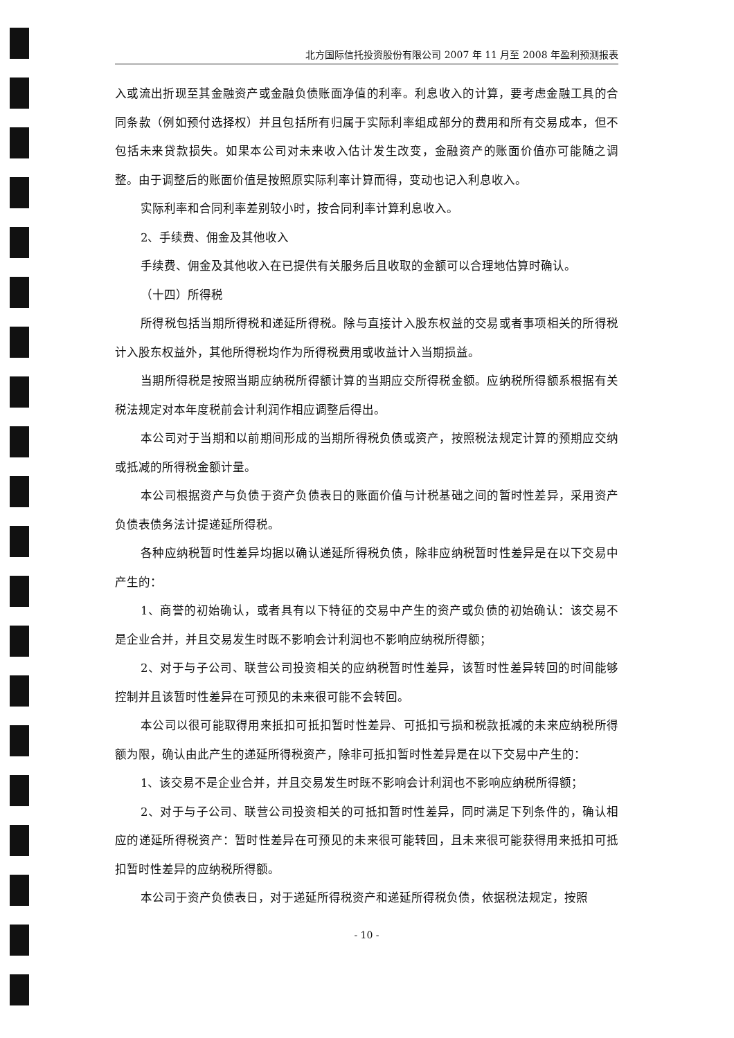北方国际信托投资股份有限公司 2007 年 11 月至 2008 年盈利预测报表
入或流出折现至其金融资产或金融负债账面净值的利率。利息收入的计算，要考虑金融工具的合同条款（例如预付选择权）并且包括所有归属于实际利率组成部分的费用和所有交易成本，但不包括未来贷款损失。如果本公司对未来收入估计发生改变，金融资产的账面价值亦可能随之调整。由于调整后的账面价值是按照原实际利率计算而得，变动也记入利息收入。
实际利率和合同利率差别较小时，按合同利率计算利息收入。
2、手续费、佣金及其他收入
手续费、佣金及其他收入在已提供有关服务后且收取的金额可以合理地估算时确认。
（十四）所得税
所得税包括当期所得税和递延所得税。除与直接计入股东权益的交易或者事项相关的所得税计入股东权益外，其他所得税均作为所得税费用或收益计入当期损益。
当期所得税是按照当期应纳税所得额计算的当期应交所得税金额。应纳税所得额系根据有关税法规定对本年度税前会计利润作相应调整后得出。
本公司对于当期和以前期间形成的当期所得税负债或资产，按照税法规定计算的预期应交纳或抵减的所得税金额计量。
本公司根据资产与负债于资产负债表日的账面价值与计税基础之间的暂时性差异，采用资产负债表债务法计提递延所得税。
各种应纳税暂时性差异均据以确认递延所得税负债，除非应纳税暂时性差异是在以下交易中产生的：
1、商誉的初始确认，或者具有以下特征的交易中产生的资产或负债的初始确认：该交易不是企业合并，并且交易发生时既不影响会计利润也不影响应纳税所得额；
2、对于与子公司、联营公司投资相关的应纳税暂时性差异，该暂时性差异转回的时间能够控制并且该暂时性差异在可预见的未来很可能不会转回。
本公司以很可能取得用来抵扣可抵扣暂时性差异、可抵扣亏损和税款抵减的未来应纳税所得额为限，确认由此产生的递延所得税资产，除非可抵扣暂时性差异是在以下交易中产生的：
1、该交易不是企业合并，并且交易发生时既不影响会计利润也不影响应纳税所得额；
2、对于与子公司、联营公司投资相关的可抵扣暂时性差异，同时满足下列条件的，确认相应的递延所得税资产：暂时性差异在可预见的未来很可能转回，且未来很可能获得用来抵扣可抵扣暂时性差异的应纳税所得额。
本公司于资产负债表日，对于递延所得税资产和递延所得税负债，依据税法规定，按照
- 10 -